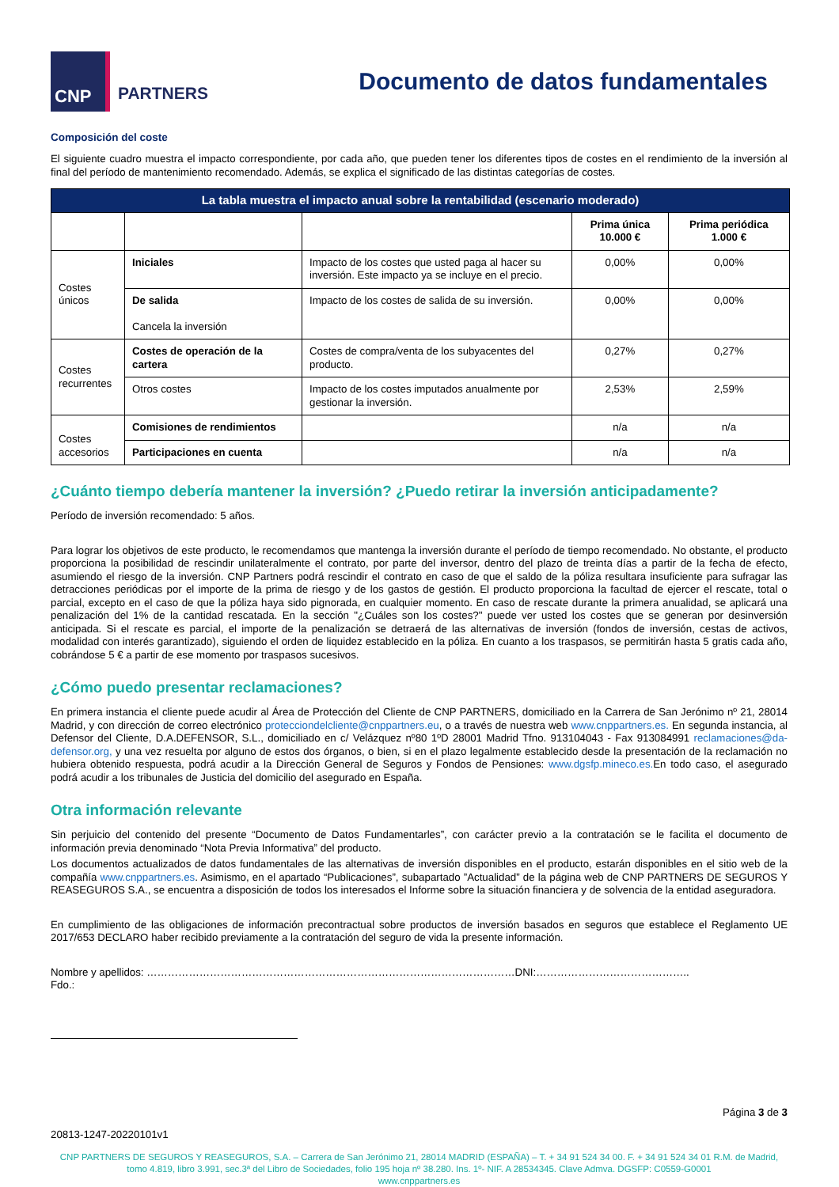CNP
PARTNERS
Documento de datos fundamentales
Composición del coste
El siguiente cuadro muestra el impacto correspondiente, por cada año, que pueden tener los diferentes tipos de costes en el rendimiento de la inversión al final del período de mantenimiento recomendado. Además, se explica el significado de las distintas categorías de costes.
| La tabla muestra el impacto anual sobre la rentabilidad (escenario moderado) | | | | |
| --- | --- | --- | --- | --- |
| | | | Prima única 10.000 € | Prima periódica 1.000 € |
| Costes únicos | Iniciales | Impacto de los costes que usted paga al hacer su inversión. Este impacto ya se incluye en el precio. | 0,00% | 0,00% |
| | De salida Cancela la inversión | Impacto de los costes de salida de su inversión. | 0,00% | 0,00% |
| Costes recurrentes | Costes de operación de la cartera | Costes de compra/venta de los subyacentes del producto. | 0,27% | 0,27% |
| | Otros costes | Impacto de los costes imputados anualmente por gestionar la inversión. | 2,53% | 2,59% |
| Costes accesorios | Comisiones de rendimientos | | n/a | n/a |
| | Participaciones en cuenta | | n/a | n/a |
¿Cuánto tiempo debería mantener la inversión? ¿Puedo retirar la inversión anticipadamente?
Período de inversión recomendado: 5 años.
Para lograr los objetivos de este producto, le recomendamos que mantenga la inversión durante el período de tiempo recomendado. No obstante, el producto proporciona la posibilidad de rescindir unilateralmente el contrato, por parte del inversor, dentro del plazo de treinta días a partir de la fecha de efecto, asumiendo el riesgo de la inversión. CNP Partners podrá rescindir el contrato en caso de que el saldo de la póliza resultara insuficiente para sufragar las detracciones periódicas por el importe de la prima de riesgo y de los gastos de gestión. El producto proporciona la facultad de ejercer el rescate, total o parcial, excepto en el caso de que la póliza haya sido pignorada, en cualquier momento. En caso de rescate durante la primera anualidad, se aplicará una penalización del 1% de la cantidad rescatada. En la sección "¿Cuáles son los costes?" puede ver usted los costes que se generan por desinversión anticipada. Si el rescate es parcial, el importe de la penalización se detraerá de las alternativas de inversión (fondos de inversión, cestas de activos, modalidad con interés garantizado), siguiendo el orden de liquidez establecido en la póliza. En cuanto a los traspasos, se permitirán hasta 5 gratis cada año, cobrándose 5 € a partir de ese momento por traspasos sucesivos.
¿Cómo puedo presentar reclamaciones?
En primera instancia el cliente puede acudir al Área de Protección del Cliente de CNP PARTNERS, domiciliado en la Carrera de San Jerónimo nº 21, 28014 Madrid, y con dirección de correo electrónico protecciondelcliente@cnppartners.eu, o a través de nuestra web www.cnppartners.es. En segunda instancia, al Defensor del Cliente, D.A.DEFENSOR, S.L., domiciliado en c/ Velázquez nº80 1ºD 28001 Madrid Tfno. 913104043 - Fax 913084991 reclamaciones@da-defensor.org, y una vez resuelta por alguno de estos dos órganos, o bien, si en el plazo legalmente establecido desde la presentación de la reclamación no hubiera obtenido respuesta, podrá acudir a la Dirección General de Seguros y Fondos de Pensiones: www.dgsfp.mineco.es. En todo caso, el asegurado podrá acudir a los tribunales de Justicia del domicilio del asegurado en España.
Otra información relevante
Sin perjuicio del contenido del presente “Documento de Datos Fundamentarles”, con carácter previo a la contratación se le facilita el documento de información previa denominado “Nota Previa Informativa” del producto.
Los documentos actualizados de datos fundamentales de las alternativas de inversión disponibles en el producto, estarán disponibles en el sitio web de la compañía www.cnppartners.es. Asimismo, en el apartado “Publicaciones”, subapartado ”Actualidad” de la página web de CNP PARTNERS DE SEGUROS Y REASEGUROS S.A., se encuentra a disposición de todos los interesados el Informe sobre la situación financiera y de solvencia de la entidad aseguradora.
En cumplimiento de las obligaciones de información precontractual sobre productos de inversión basados en seguros que establece el Reglamento UE 2017/653 DECLARO haber recibido previamente a la contratación del seguro de vida la presente información.
Nombre y apellidos: ……………………………………………………………………………………………DNI:……………………………………..
Fdo.:
Página 3 de 3
20813-1247-20220101v1
CNP PARTNERS DE SEGUROS Y REASEGUROS, S.A. – Carrera de San Jerónimo 21, 28014 MADRID (ESPAÑA) – T. + 34 91 524 34 00. F. + 34 91 524 34 01 R.M. de Madrid, tomo 4.819, libro 3.991, sec.3ª del Libro de Sociedades, folio 195 hoja nº 38.280. Ins. 1º- NIF. A 28534345. Clave Admva. DGSFP: C0559-G0001
www.cnppartners.es